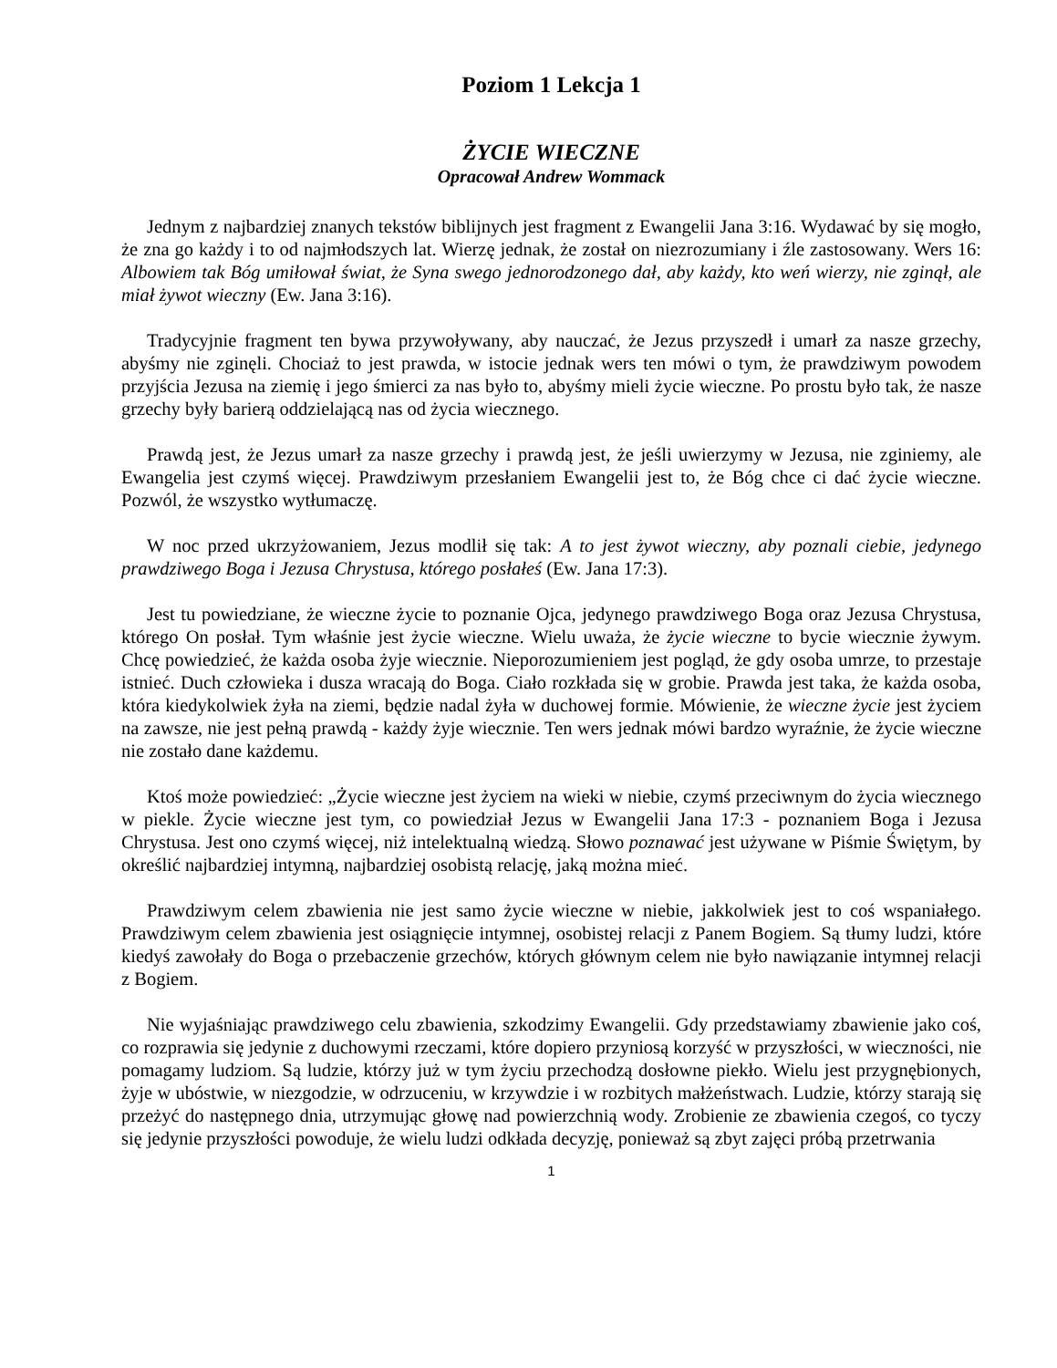Poziom 1 Lekcja 1
ŻYCIE WIECZNE
Opracował Andrew Wommack
Jednym z najbardziej znanych tekstów biblijnych jest fragment z Ewangelii Jana 3:16. Wydawać by się mogło, że zna go każdy i to od najmłodszych lat. Wierzę jednak, że został on niezrozumiany i źle zastosowany. Wers 16: Albowiem tak Bóg umiłował świat, że Syna swego jednorodzonego dał, aby każdy, kto weń wierzy, nie zginął, ale miał żywot wieczny (Ew. Jana 3:16).
Tradycyjnie fragment ten bywa przywoływany, aby nauczać, że Jezus przyszedł i umarł za nasze grzechy, abyśmy nie zginęli. Chociaż to jest prawda, w istocie jednak wers ten mówi o tym, że prawdziwym powodem przyjścia Jezusa na ziemię i jego śmierci za nas było to, abyśmy mieli życie wieczne. Po prostu było tak, że nasze grzechy były barierą oddzielającą nas od życia wiecznego.
Prawdą jest, że Jezus umarł za nasze grzechy i prawdą jest, że jeśli uwierzymy w Jezusa, nie zginiemy, ale Ewangelia jest czymś więcej. Prawdziwym przesłaniem Ewangelii jest to, że Bóg chce ci dać życie wieczne. Pozwól, że wszystko wytłumaczę.
W noc przed ukrzyżowaniem, Jezus modlił się tak: A to jest żywot wieczny, aby poznali ciebie, jedynego prawdziwego Boga i Jezusa Chrystusa, którego posłałeś (Ew. Jana 17:3).
Jest tu powiedziane, że wieczne życie to poznanie Ojca, jedynego prawdziwego Boga oraz Jezusa Chrystusa, którego On posłał. Tym właśnie jest życie wieczne. Wielu uważa, że życie wieczne to bycie wiecznie żywym. Chcę powiedzieć, że każda osoba żyje wiecznie. Nieporozumieniem jest pogląd, że gdy osoba umrze, to przestaje istnieć. Duch człowieka i dusza wracają do Boga. Ciało rozkłada się w grobie. Prawda jest taka, że każda osoba, która kiedykolwiek żyła na ziemi, będzie nadal żyła w duchowej formie. Mówienie, że wieczne życie jest życiem na zawsze, nie jest pełną prawdą - każdy żyje wiecznie. Ten wers jednak mówi bardzo wyraźnie, że życie wieczne nie zostało dane każdemu.
Ktoś może powiedzieć: „Życie wieczne jest życiem na wieki w niebie, czymś przeciwnym do życia wiecznego w piekle. Życie wieczne jest tym, co powiedział Jezus w Ewangelii Jana 17:3 - poznaniem Boga i Jezusa Chrystusa. Jest ono czymś więcej, niż intelektualną wiedzą. Słowo poznawać jest używane w Piśmie Świętym, by określić najbardziej intymną, najbardziej osobistą relację, jaką można mieć.
Prawdziwym celem zbawienia nie jest samo życie wieczne w niebie, jakkolwiek jest to coś wspaniałego. Prawdziwym celem zbawienia jest osiągnięcie intymnej, osobistej relacji z Panem Bogiem. Są tłumy ludzi, które kiedyś zawołały do Boga o przebaczenie grzechów, których głównym celem nie było nawiązanie intymnej relacji z Bogiem.
Nie wyjaśniając prawdziwego celu zbawienia, szkodzimy Ewangelii. Gdy przedstawiamy zbawienie jako coś, co rozprawia się jedynie z duchowymi rzeczami, które dopiero przyniosą korzyść w przyszłości, w wieczności, nie pomagamy ludziom. Są ludzie, którzy już w tym życiu przechodzą dosłowne piekło. Wielu jest przygnębionych, żyje w ubóstwie, w niezgodzie, w odrzuceniu, w krzywdzie i w rozbitych małżeństwach. Ludzie, którzy starają się przeżyć do następnego dnia, utrzymując głowę nad powierzchnią wody. Zrobienie ze zbawienia czegoś, co tyczy się jedynie przyszłości powoduje, że wielu ludzi odkłada decyzję, ponieważ są zbyt zajęci próbą przetrwania
1